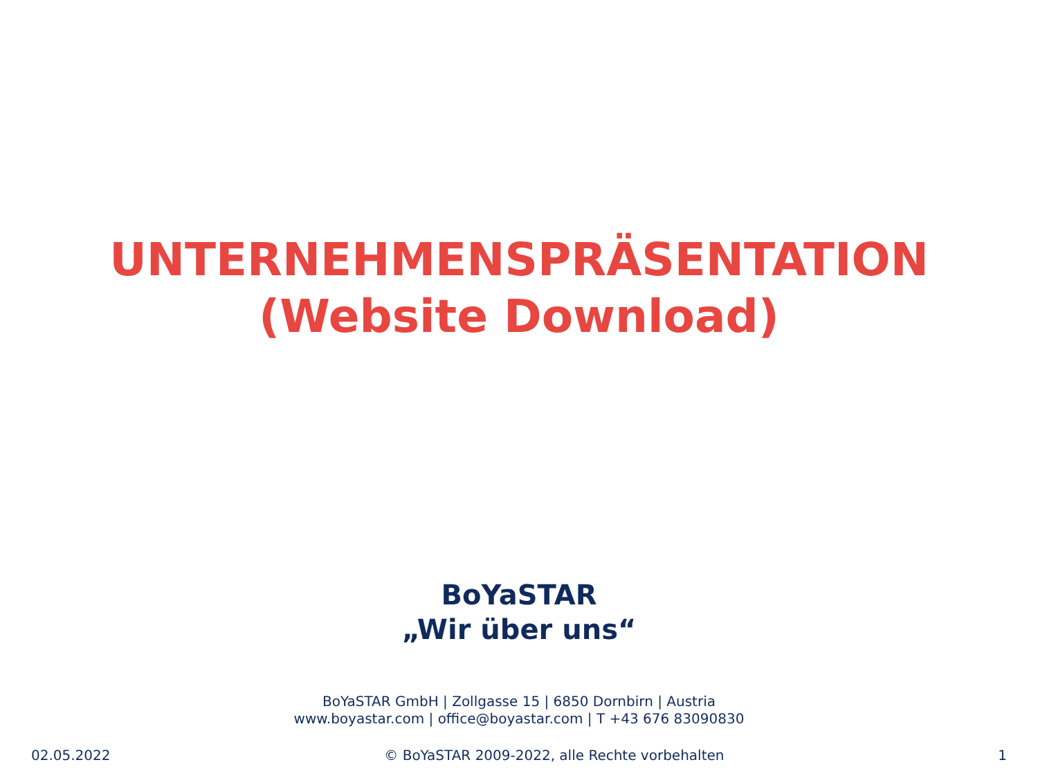UNTERNEHMENSPRÄSENTATION
(Website Download)
BoYaSTAR
„Wir über uns“
BoYaSTAR GmbH | Zollgasse 15 | 6850 Dornbirn | Austria
www.boyastar.com | office@boyastar.com | T +43 676 83090830
02.05.2022 © BoYaSTAR 2009-2022, alle Rechte vorbehalten 1